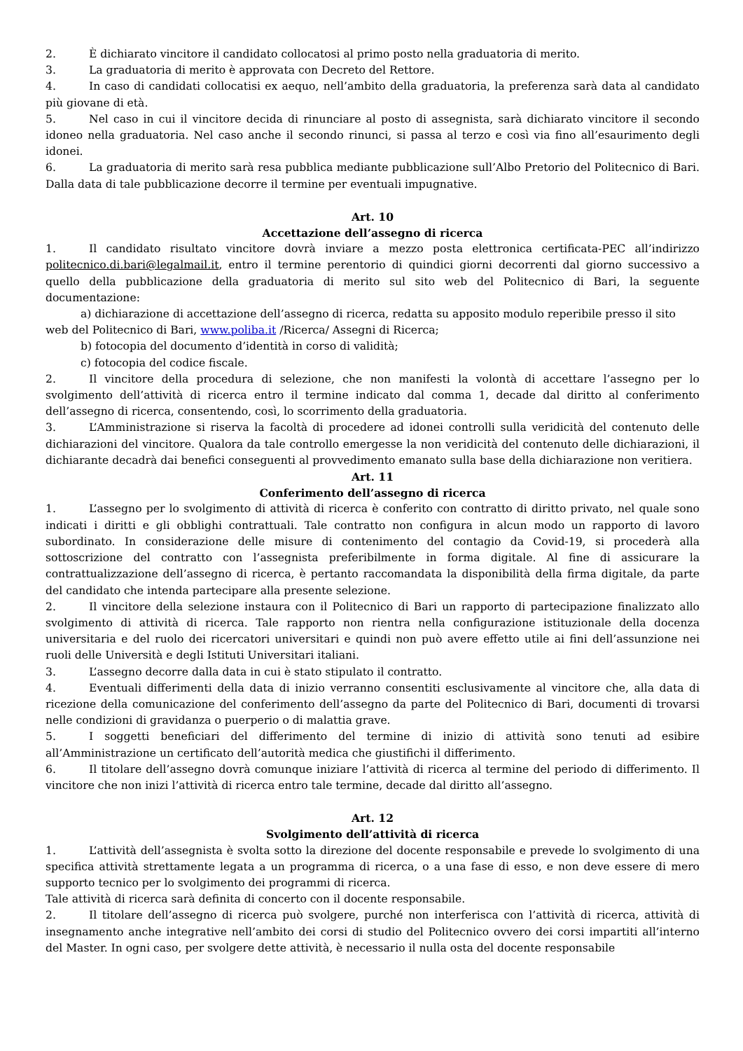2. È dichiarato vincitore il candidato collocatosi al primo posto nella graduatoria di merito.
3. La graduatoria di merito è approvata con Decreto del Rettore.
4. In caso di candidati collocatisi ex aequo, nell’ambito della graduatoria, la preferenza sarà data al candidato più giovane di età.
5. Nel caso in cui il vincitore decida di rinunciare al posto di assegnista, sarà dichiarato vincitore il secondo idoneo nella graduatoria. Nel caso anche il secondo rinunci, si passa al terzo e così via fino all’esaurimento degli idonei.
6. La graduatoria di merito sarà resa pubblica mediante pubblicazione sull’Albo Pretorio del Politecnico di Bari. Dalla data di tale pubblicazione decorre il termine per eventuali impugnative.
Art. 10
Accettazione dell’assegno di ricerca
1. Il candidato risultato vincitore dovrà inviare a mezzo posta elettronica certificata-PEC all’indirizzo politecnico.di.bari@legalmail.it, entro il termine perentorio di quindici giorni decorrenti dal giorno successivo a quello della pubblicazione della graduatoria di merito sul sito web del Politecnico di Bari, la seguente documentazione:
a) dichiarazione di accettazione dell’assegno di ricerca, redatta su apposito modulo reperibile presso il sito
web del Politecnico di Bari, www.poliba.it /Ricerca/ Assegni di Ricerca;
b) fotocopia del documento d’identità in corso di validità;
c) fotocopia del codice fiscale.
2. Il vincitore della procedura di selezione, che non manifesti la volontà di accettare l’assegno per lo svolgimento dell’attività di ricerca entro il termine indicato dal comma 1, decade dal diritto al conferimento dell’assegno di ricerca, consentendo, così, lo scorrimento della graduatoria.
3. L’Amministrazione si riserva la facoltà di procedere ad idonei controlli sulla veridicità del contenuto delle dichiarazioni del vincitore. Qualora da tale controllo emergesse la non veridicità del contenuto delle dichiarazioni, il dichiarante decadrà dai benefici conseguenti al provvedimento emanato sulla base della dichiarazione non veritiera.
Art. 11
Conferimento dell’assegno di ricerca
1. L’assegno per lo svolgimento di attività di ricerca è conferito con contratto di diritto privato, nel quale sono indicati i diritti e gli obblighi contrattuali. Tale contratto non configura in alcun modo un rapporto di lavoro subordinato. In considerazione delle misure di contenimento del contagio da Covid-19, si procederà alla sottoscrizione del contratto con l’assegnista preferibilmente in forma digitale. Al fine di assicurare la contrattualizzazione dell’assegno di ricerca, è pertanto raccomandata la disponibilità della firma digitale, da parte del candidato che intenda partecipare alla presente selezione.
2. Il vincitore della selezione instaura con il Politecnico di Bari un rapporto di partecipazione finalizzato allo svolgimento di attività di ricerca. Tale rapporto non rientra nella configurazione istituzionale della docenza universitaria e del ruolo dei ricercatori universitari e quindi non può avere effetto utile ai fini dell’assunzione nei ruoli delle Università e degli Istituti Universitari italiani.
3. L’assegno decorre dalla data in cui è stato stipulato il contratto.
4. Eventuali differimenti della data di inizio verranno consentiti esclusivamente al vincitore che, alla data di ricezione della comunicazione del conferimento dell’assegno da parte del Politecnico di Bari, documenti di trovarsi nelle condizioni di gravidanza o puerperio o di malattia grave.
5. I soggetti beneficiari del differimento del termine di inizio di attività sono tenuti ad esibire all’Amministrazione un certificato dell’autorità medica che giustifichi il differimento.
6. Il titolare dell’assegno dovrà comunque iniziare l’attività di ricerca al termine del periodo di differimento. Il vincitore che non inizi l’attività di ricerca entro tale termine, decade dal diritto all’assegno.
Art. 12
Svolgimento dell’attività di ricerca
1. L’attività dell’assegnista è svolta sotto la direzione del docente responsabile e prevede lo svolgimento di una specifica attività strettamente legata a un programma di ricerca, o a una fase di esso, e non deve essere di mero supporto tecnico per lo svolgimento dei programmi di ricerca.
Tale attività di ricerca sarà definita di concerto con il docente responsabile.
2. Il titolare dell’assegno di ricerca può svolgere, purché non interferisca con l’attività di ricerca, attività di insegnamento anche integrative nell’ambito dei corsi di studio del Politecnico ovvero dei corsi impartiti all’interno del Master. In ogni caso, per svolgere dette attività, è necessario il nulla osta del docente responsabile